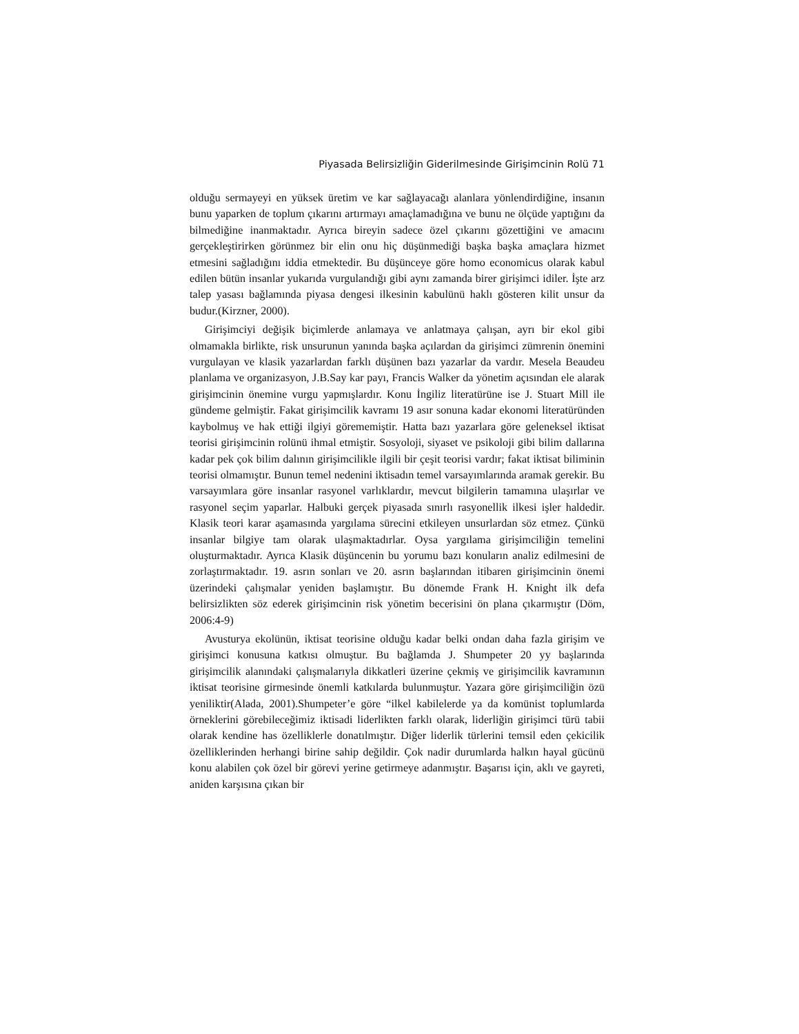Piyasada Belirsizliğin Giderilmesinde Girişimcinin Rolü 71
olduğu sermayeyi en yüksek üretim ve kar sağlayacağı alanlara yönlendirdiğine, insanın bunu yaparken de toplum çıkarını artırmayı amaçlamadığına ve bunu ne ölçüde yaptığını da bilmediğine inanmaktadır. Ayrıca bireyin sadece özel çıkarını gözettiğini ve amacını gerçekleştirirken görünmez bir elin onu hiç düşünmediği başka başka amaçlara hizmet etmesini sağladığını iddia etmektedir. Bu düşünceye göre homo economicus olarak kabul edilen bütün insanlar yukarıda vurgulandığı gibi aynı zamanda birer girişimci idiler. İşte arz talep yasası bağlamında piyasa dengesi ilkesinin kabulünü haklı gösteren kilit unsur da budur.(Kirzner, 2000).
Girişimciyi değişik biçimlerde anlamaya ve anlatmaya çalışan, ayrı bir ekol gibi olmamakla birlikte, risk unsurunun yanında başka açılardan da girişimci zümrenin önemini vurgulayan ve klasik yazarlardan farklı düşünen bazı yazarlar da vardır. Mesela Beaudeu planlama ve organizasyon, J.B.Say kar payı, Francis Walker da yönetim açısından ele alarak girişimcinin önemine vurgu yapmışlardır. Konu İngiliz literatürüne ise J. Stuart Mill ile gündeme gelmiştir. Fakat girişimcilik kavramı 19 asır sonuna kadar ekonomi literatüründen kaybolmuş ve hak ettiği ilgiyi görememiştir. Hatta bazı yazarlara göre geleneksel iktisat teorisi girişimcinin rolünü ihmal etmiştir. Sosyoloji, siyaset ve psikoloji gibi bilim dallarına kadar pek çok bilim dalının girişimcilikle ilgili bir çeşit teorisi vardır; fakat iktisat biliminin teorisi olmamıştır. Bunun temel nedenini iktisadın temel varsayımlarında aramak gerekir. Bu varsayımlara göre insanlar rasyonel varlıklardır, mevcut bilgilerin tamamına ulaşırlar ve rasyonel seçim yaparlar. Halbuki gerçek piyasada sınırlı rasyonellik ilkesi işler haldedir. Klasik teori karar aşamasında yargılama sürecini etkileyen unsurlardan söz etmez. Çünkü insanlar bilgiye tam olarak ulaşmaktadırlar. Oysa yargılama girişimciliğin temelini oluşturmaktadır. Ayrıca Klasik düşüncenin bu yorumu bazı konuların analiz edilmesini de zorlaştırmaktadır. 19. asrın sonları ve 20. asrın başlarından itibaren girişimcinin önemi üzerindeki çalışmalar yeniden başlamıştır. Bu dönemde Frank H. Knight ilk defa belirsizlikten söz ederek girişimcinin risk yönetim becerisini ön plana çıkarmıştır (Döm, 2006:4-9)
Avusturya ekolünün, iktisat teorisine olduğu kadar belki ondan daha fazla girişim ve girişimci konusuna katkısı olmuştur. Bu bağlamda J. Shumpeter 20 yy başlarında girişimcilik alanındaki çalışmalarıyla dikkatleri üzerine çekmiş ve girişimcilik kavramının iktisat teorisine girmesinde önemli katkılarda bulunmuştur. Yazara göre girişimciliğin özü yeniliktir(Alada, 2001).Shumpeter’e göre “ilkel kabilelerde ya da komünist toplumlarda örneklerini görebileceğimiz iktisadi liderlikten farklı olarak, liderliğin girişimci türü tabii olarak kendine has özelliklerle donatılmıştır. Diğer liderlik türlerini temsil eden çekicilik özelliklerinden herhangi birine sahip değildir. Çok nadir durumlarda halkın hayal gücünü konu alabilen çok özel bir görevi yerine getirmeye adanmıştır. Başarısı için, aklı ve gayreti, aniden karşısına çıkan bir